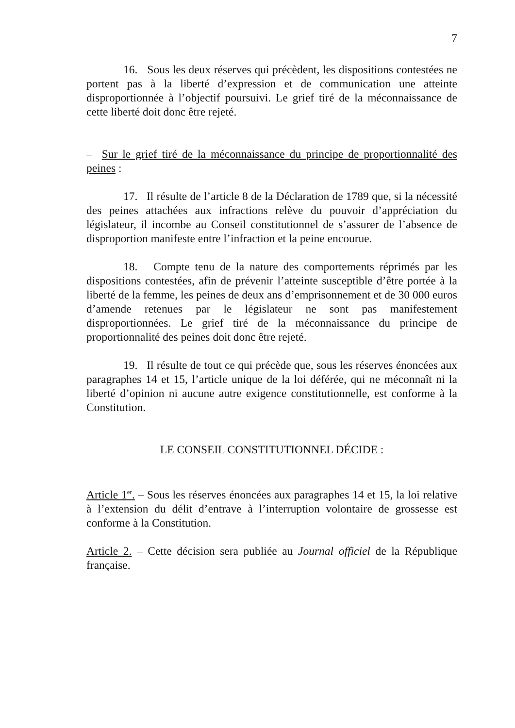7
16. Sous les deux réserves qui précèdent, les dispositions contestées ne portent pas à la liberté d’expression et de communication une atteinte disproportionnée à l’objectif poursuivi. Le grief tiré de la méconnaissance de cette liberté doit donc être rejeté.
– Sur le grief tiré de la méconnaissance du principe de proportionnalité des peines :
17. Il résulte de l’article 8 de la Déclaration de 1789 que, si la nécessité des peines attachées aux infractions relève du pouvoir d’appréciation du législateur, il incombe au Conseil constitutionnel de s’assurer de l’absence de disproportion manifeste entre l’infraction et la peine encourue.
18. Compte tenu de la nature des comportements réprimés par les dispositions contestées, afin de prévenir l’atteinte susceptible d’être portée à la liberté de la femme, les peines de deux ans d’emprisonnement et de 30 000 euros d’amende retenues par le législateur ne sont pas manifestement disproportionnées. Le grief tiré de la méconnaissance du principe de proportionnalité des peines doit donc être rejeté.
19. Il résulte de tout ce qui précède que, sous les réserves énoncées aux paragraphes 14 et 15, l’article unique de la loi déférée, qui ne méconnaît ni la liberté d’opinion ni aucune autre exigence constitutionnelle, est conforme à la Constitution.
LE CONSEIL CONSTITUTIONNEL DÉCIDE :
Article 1<sup>er</sup>. – Sous les réserves énoncées aux paragraphes 14 et 15, la loi relative à l’extension du délit d’entrave à l’interruption volontaire de grossesse est conforme à la Constitution.
Article 2. – Cette décision sera publiée au Journal officiel de la République française.